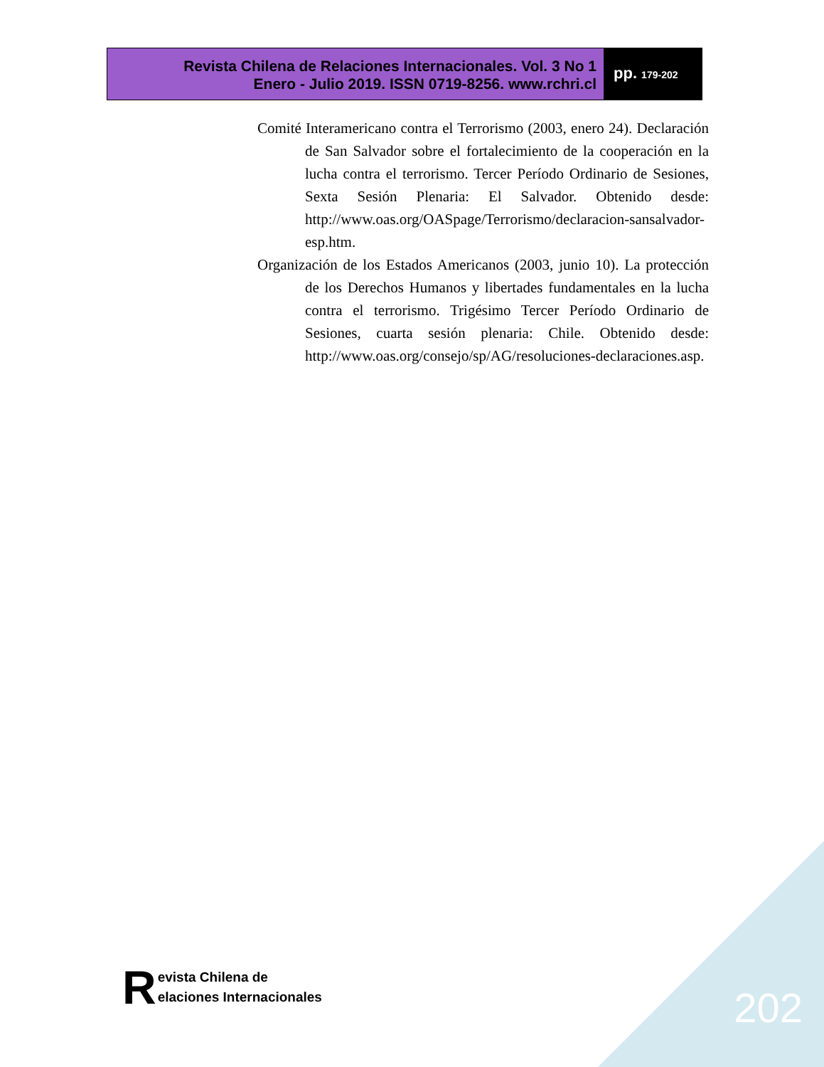Revista Chilena de Relaciones Internacionales. Vol. 3 No 1
Enero - Julio 2019. ISSN 0719-8256. www.rchri.cl
pp. 179-202
Comité Interamericano contra el Terrorismo (2003, enero 24). Declaración de San Salvador sobre el fortalecimiento de la cooperación en la lucha contra el terrorismo. Tercer Período Ordinario de Sesiones, Sexta Sesión Plenaria: El Salvador. Obtenido desde: http://www.oas.org/OASpage/Terrorismo/declaracion-sansalvador-esp.htm.
Organización de los Estados Americanos (2003, junio 10). La protección de los Derechos Humanos y libertades fundamentales en la lucha contra el terrorismo. Trigésimo Tercer Período Ordinario de Sesiones, cuarta sesión plenaria: Chile. Obtenido desde: http://www.oas.org/consejo/sp/AG/resoluciones-declaraciones.asp.
R
evista Chilena de
elaciones Internacionales
202